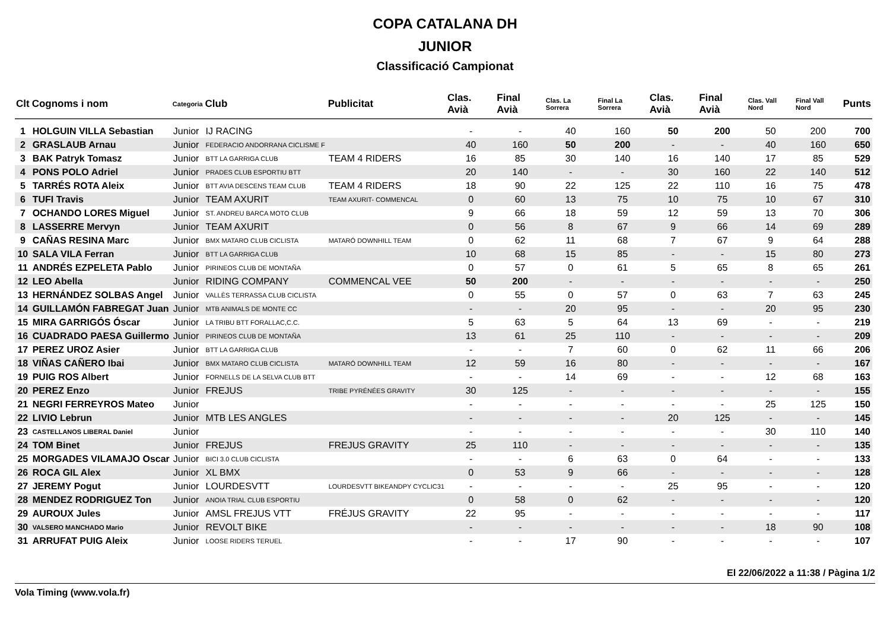COPA CATALANA DH
JUNIOR
Classificació Campionat
| Clt | Cognoms i nom | Categoria | Club | Publicitat | Clas. Avià | Final Avià | Clas. La Sorrera | Final La Sorrera | Clas. Avià | Final Avià | Clas. Vall Nord | Final Vall Nord | Punts |
| --- | --- | --- | --- | --- | --- | --- | --- | --- | --- | --- | --- | --- | --- |
| 1 | HOLGUIN VILLA Sebastian | Junior | IJ RACING | | - | - | 40 | 160 | 50 | 200 | 50 | 200 | 700 |
| 2 | GRASLAUB Arnau | Junior | FEDERACIO ANDORRANA CICLISME F | | 40 | 160 | 50 | 200 | - | - | 40 | 160 | 650 |
| 3 | BAK Patryk Tomasz | Junior | BTT LA GARRIGA CLUB | TEAM 4 RIDERS | 16 | 85 | 30 | 140 | 16 | 140 | 17 | 85 | 529 |
| 4 | PONS POLO Adriel | Junior | PRADES CLUB ESPORTIU BTT | | 20 | 140 | - | - | 30 | 160 | 22 | 140 | 512 |
| 5 | TARRÉS ROTA Aleix | Junior | BTT AVIA DESCENS TEAM CLUB | TEAM 4 RIDERS | 18 | 90 | 22 | 125 | 22 | 110 | 16 | 75 | 478 |
| 6 | TUFI Travis | Junior | TEAM AXURIT | TEAM AXURIT- COMMENCAL | 0 | 60 | 13 | 75 | 10 | 75 | 10 | 67 | 310 |
| 7 | OCHANDO LORES Miguel | Junior | ST. ANDREU BARCA MOTO CLUB | | 9 | 66 | 18 | 59 | 12 | 59 | 13 | 70 | 306 |
| 8 | LASSERRE Mervyn | Junior | TEAM AXURIT | | 0 | 56 | 8 | 67 | 9 | 66 | 14 | 69 | 289 |
| 9 | CAÑAS RESINA Marc | Junior | BMX MATARO CLUB CICLISTA | MATARÓ DOWNHILL TEAM | 0 | 62 | 11 | 68 | 7 | 67 | 9 | 64 | 288 |
| 10 | SALA VILA Ferran | Junior | BTT LA GARRIGA CLUB | | 10 | 68 | 15 | 85 | - | - | 15 | 80 | 273 |
| 11 | ANDRÉS EZPELETA Pablo | Junior | PIRINEOS CLUB DE MONTAÑA | | 0 | 57 | 0 | 61 | 5 | 65 | 8 | 65 | 261 |
| 12 | LEO Abella | Junior | RIDING COMPANY | COMMENCAL VEE | 50 | 200 | - | - | - | - | - | - | 250 |
| 13 | HERNÁNDEZ SOLBAS Angel | Junior | VALLÈS TERRASSA CLUB CICLISTA | | 0 | 55 | 0 | 57 | 0 | 63 | 7 | 63 | 245 |
| 14 | GUILLAMÓN FABREGAT Juan | Junior | MTB ANIMALS DE MONTE CC | | - | - | 20 | 95 | - | - | 20 | 95 | 230 |
| 15 | MIRA GARRIGÓS Óscar | Junior | LA TRIBU BTT FORALLAC,C.C. | | 5 | 63 | 5 | 64 | 13 | 69 | - | - | 219 |
| 16 | CUADRADO PAESA Guillermo | Junior | PIRINEOS CLUB DE MONTAÑA | | 13 | 61 | 25 | 110 | - | - | - | - | 209 |
| 17 | PEREZ UROZ Asier | Junior | BTT LA GARRIGA CLUB | | - | - | 7 | 60 | 0 | 62 | 11 | 66 | 206 |
| 18 | VIÑAS CAÑERO Ibai | Junior | BMX MATARO CLUB CICLISTA | MATARÓ DOWNHILL TEAM | 12 | 59 | 16 | 80 | - | - | - | - | 167 |
| 19 | PUIG ROS Albert | Junior | FORNELLS DE LA SELVA CLUB BTT | | - | - | 14 | 69 | - | - | 12 | 68 | 163 |
| 20 | PEREZ Enzo | Junior | FREJUS | TRIBE PYRÉNÉES GRAVITY | 30 | 125 | - | - | - | - | - | - | 155 |
| 21 | NEGRI FERREYROS Mateo | Junior | | | - | - | - | - | - | - | 25 | 125 | 150 |
| 22 | LIVIO Lebrun | Junior | MTB LES ANGLES | | - | - | - | - | 20 | 125 | - | - | 145 |
| 23 | CASTELLANOS LIBERAL Daniel | Junior | | | - | - | - | - | - | - | 30 | 110 | 140 |
| 24 | TOM Binet | Junior | FREJUS | FREJUS GRAVITY | 25 | 110 | - | - | - | - | - | - | 135 |
| 25 | MORGADES VILAMAJO Oscar | Junior | BICI 3.0 CLUB CICLISTA | | - | - | 6 | 63 | 0 | 64 | - | - | 133 |
| 26 | ROCA GIL Alex | Junior | XL BMX | | 0 | 53 | 9 | 66 | - | - | - | - | 128 |
| 27 | JEREMY Pogut | Junior | LOURDESVTT | LOURDESVTT BIKEANDPY CYCLIC31 | - | - | - | - | 25 | 95 | - | - | 120 |
| 28 | MENDEZ RODRIGUEZ Ton | Junior | ANOIA TRIAL CLUB ESPORTIU | | 0 | 58 | 0 | 62 | - | - | - | - | 120 |
| 29 | AUROUX Jules | Junior | AMSL FREJUS VTT | FRÉJUS GRAVITY | 22 | 95 | - | - | - | - | - | - | 117 |
| 30 | VALSERO MANCHADO Mario | Junior | REVOLT BIKE | | - | - | - | - | - | - | 18 | 90 | 108 |
| 31 | ARRUFAT PUIG Aleix | Junior | LOOSE RIDERS TERUEL | | - | - | 17 | 90 | - | - | - | - | 107 |
El 22/06/2022 a 11:38 / Pàgina 1/2
Vola Timing (www.vola.fr)